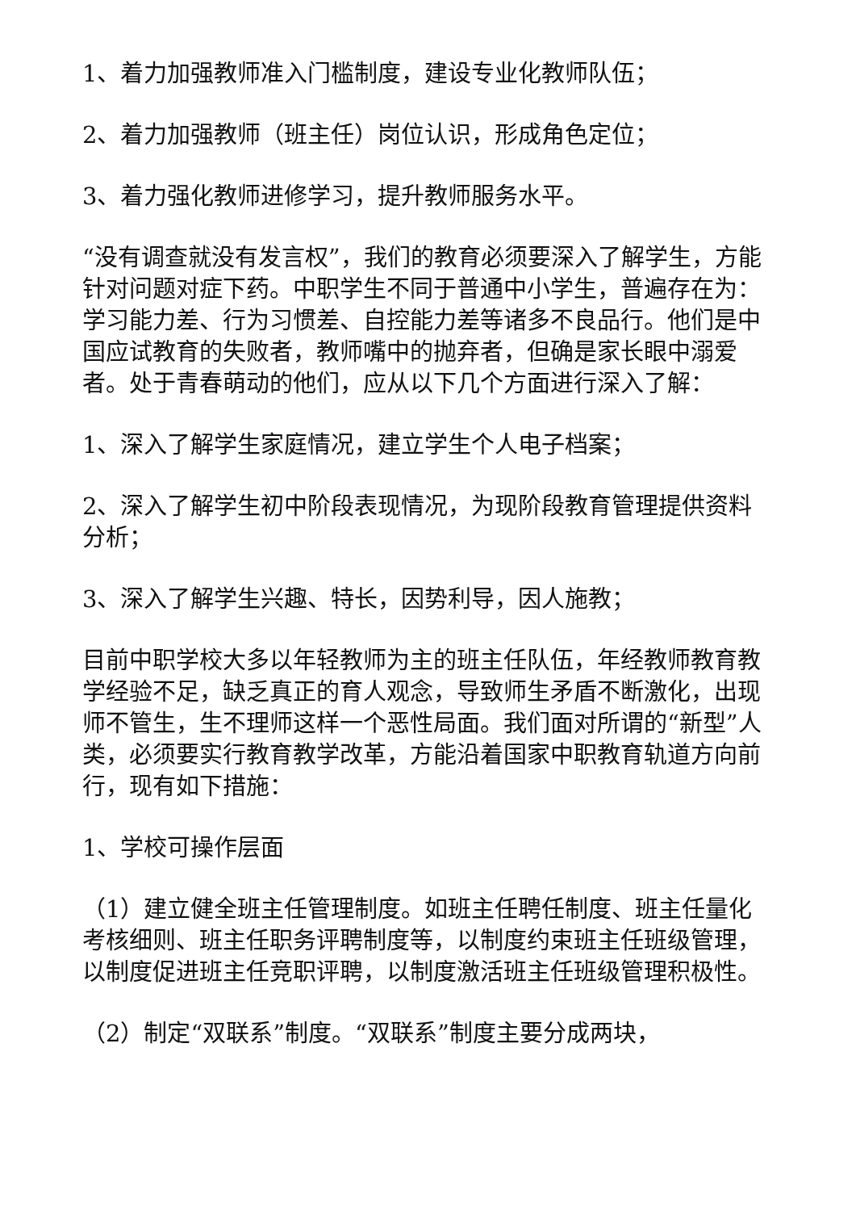1、着力加强教师准入门槛制度，建设专业化教师队伍；
2、着力加强教师（班主任）岗位认识，形成角色定位；
3、着力强化教师进修学习，提升教师服务水平。
“没有调查就没有发言权”，我们的教育必须要深入了解学生，方能针对问题对症下药。中职学生不同于普通中小学生，普遍存在为：学习能力差、行为习惯差、自控能力差等诸多不良品行。他们是中国应试教育的失败者，教师嘴中的抛弃者，但确是家长眼中溺爱者。处于青春萌动的他们，应从以下几个方面进行深入了解：
1、深入了解学生家庭情况，建立学生个人电子档案；
2、深入了解学生初中阶段表现情况，为现阶段教育管理提供资料分析；
3、深入了解学生兴趣、特长，因势利导，因人施教；
目前中职学校大多以年轻教师为主的班主任队伍，年经教师教育教学经验不足，缺乏真正的育人观念，导致师生矛盾不断激化，出现师不管生，生不理师这样一个恶性局面。我们面对所谓的“新型”人类，必须要实行教育教学改革，方能沿着国家中职教育轨道方向前行，现有如下措施：
1、学校可操作层面
（1）建立健全班主任管理制度。如班主任聘任制度、班主任量化考核细则、班主任职务评聘制度等，以制度约束班主任班级管理，以制度促进班主任竞职评聘，以制度激活班主任班级管理积极性。
（2）制定“双联系”制度。“双联系”制度主要分成两块，